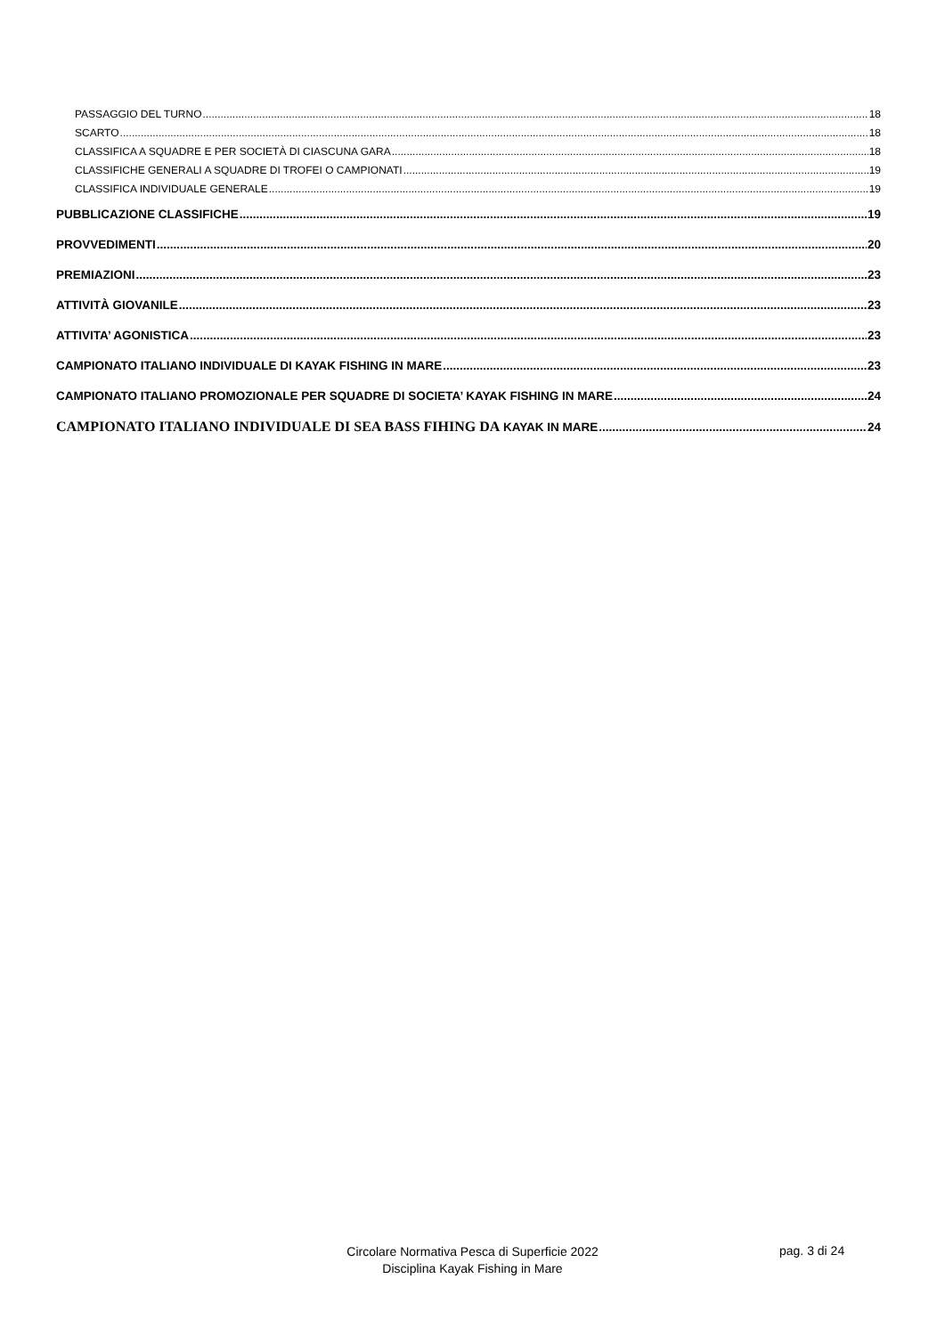PASSAGGIO DEL TURNO 18
SCARTO 18
CLASSIFICA A SQUADRE E PER SOCIETÀ DI CIASCUNA GARA 18
CLASSIFICHE GENERALI A SQUADRE DI TROFEI O CAMPIONATI 19
CLASSIFICA INDIVIDUALE GENERALE 19
PUBBLICAZIONE CLASSIFICHE 19
PROVVEDIMENTI 20
PREMIAZIONI 23
ATTIVITÀ GIOVANILE 23
ATTIVITA’ AGONISTICA 23
CAMPIONATO ITALIANO INDIVIDUALE DI KAYAK FISHING IN MARE 23
CAMPIONATO ITALIANO PROMOZIONALE PER SQUADRE DI SOCIETA’ KAYAK FISHING IN MARE 24
CAMPIONATO ITALIANO INDIVIDUALE DI SEA BASS FIHING DA KAYAK IN MARE 24
Circolare Normativa Pesca di Superficie 2022
Disciplina Kayak Fishing in Mare
pag. 3 di 24